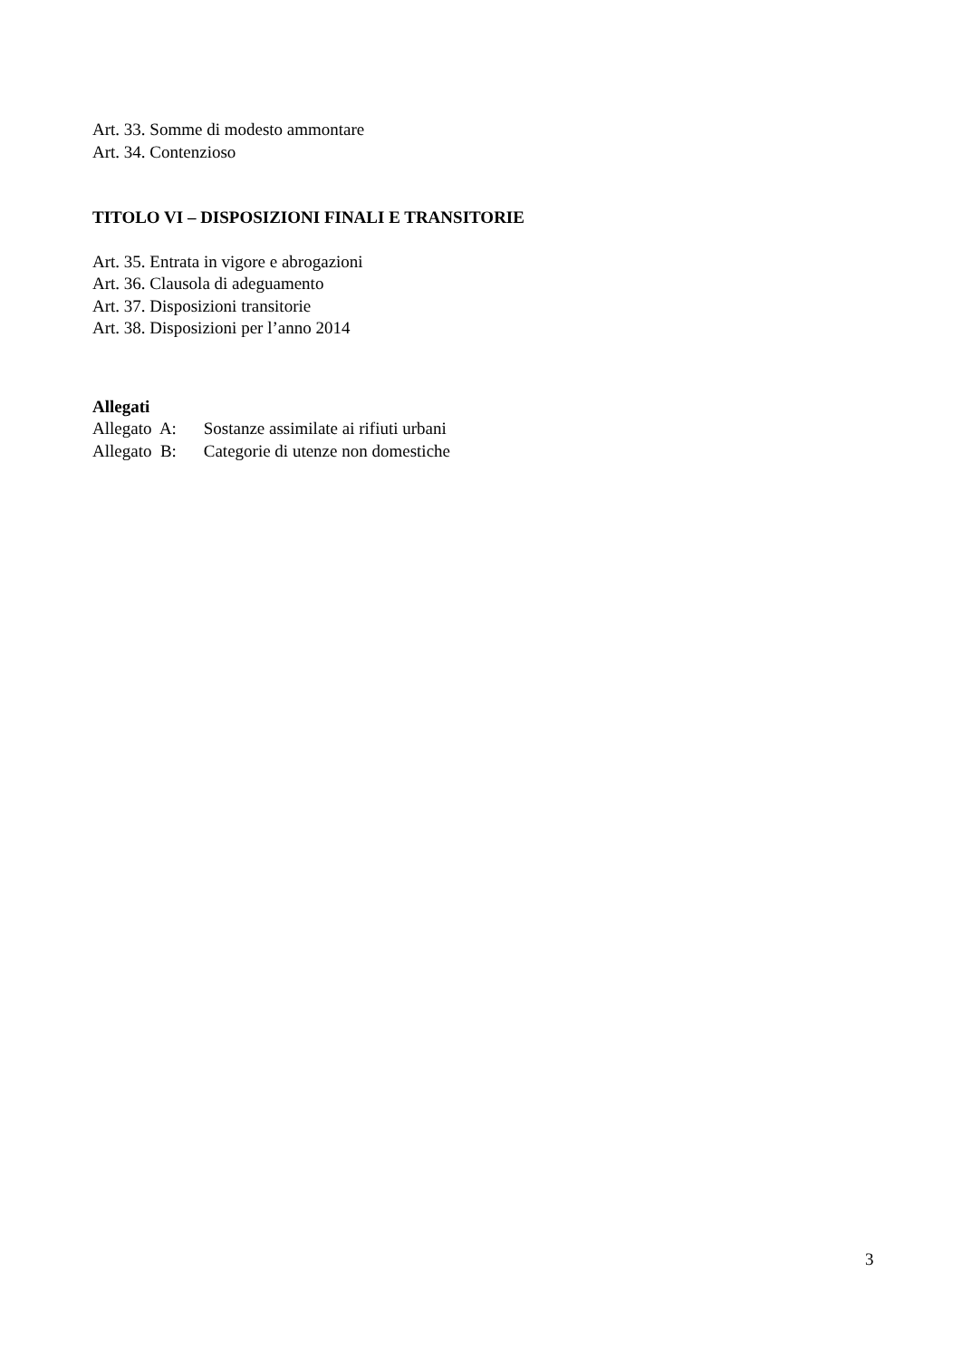Art. 33. Somme di modesto ammontare
Art. 34. Contenzioso
TITOLO VI – DISPOSIZIONI FINALI E TRANSITORIE
Art. 35. Entrata in vigore e abrogazioni
Art. 36. Clausola di adeguamento
Art. 37. Disposizioni transitorie
Art. 38. Disposizioni per l’anno 2014
Allegati
Allegato A: Sostanze assimilate ai rifiuti urbani
Allegato B: Categorie di utenze non domestiche
3